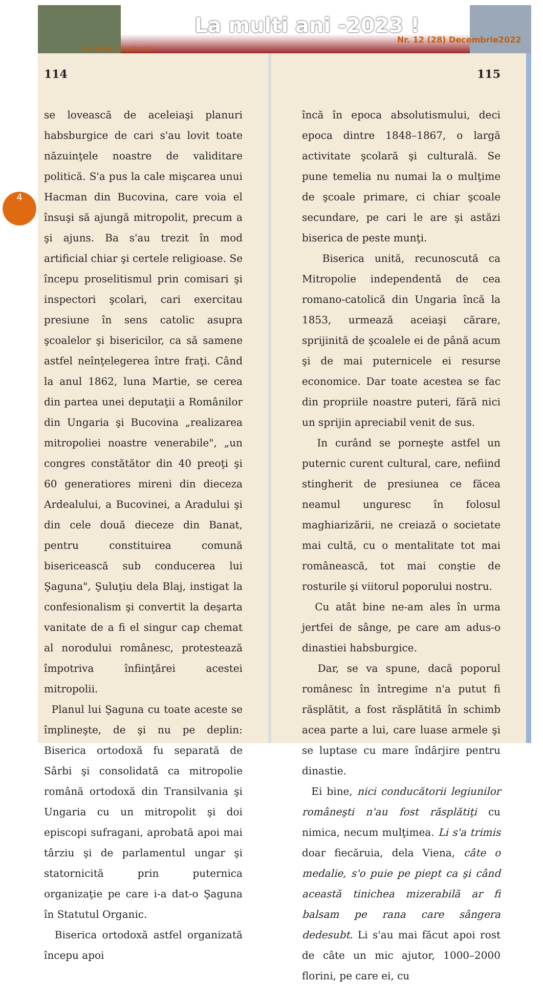La multi ani -2023 !
Nr. 12 (28) Decembrie2022
Cetatea Cavalerilor
4
114
se lovească de aceleiaşi planuri habsburgice de cari s'au lovit toate năzuinţele noastre de validitare politică. S'a pus la cale mişcarea unui Hacman din Bucovina, care voia el însuşi să ajungă mitropolit, precum a şi ajuns. Ba s'au trezit în mod artificial chiar şi certele religioase. Se începu proselitismul prin comisari şi inspectori şcolari, cari exercitau presiune în sens catolic asupra şcoalelor şi bisericilor, ca să samene astfel neînţelegerea între fraţi. Când la anul 1862, luna Martie, se cerea din partea unei deputaţii a Românilor din Ungaria şi Bucovina „realizarea mitropoliei noastre venerabile", „un congres constătător din 40 preoţi şi 60 generatiores mireni din dieceza Ardealului, a Bucovinei, a Aradului şi din cele două dieceze din Banat, pentru constituirea comună bisericească sub conducerea lui Şaguna", Şuluţiu dela Blaj, instigat la confesionalism şi convertit la deşarta vanitate de a fi el singur cap chemat al norodului românesc, protestează împotriva înfiinţărei acestei mitropolii.
Planul lui Şaguna cu toate aceste se împlineşte, de şi nu pe deplin: Biserica ortodoxă fu separată de Sârbi şi consolidată ca mitropolie română ortodoxă din Transilvania şi Ungaria cu un mitropolit şi doi episcopi sufragani, aprobată apoi mai târziu şi de parlamentul ungar şi statornicită prin puternica organizaţie pe care i-a dat-o Şaguna în Statutul Organic.
Biserica ortodoxă astfel organizată începu apoi
115
încă în epoca absolutismului, deci epoca dintre 1848–1867, o largă activitate şcolară şi culturală. Se pune temelia nu numai la o mulţime de şcoale primare, ci chiar şcoale secundare, pe cari le are şi astăzi biserica de peste munţi.
Biserica unită, recunoscută ca Mitropolie independentă de cea romano-catolică din Ungaria încă la 1853, urmează aceiaşi cărare, sprijinită de şcoalele ei de până acum şi de mai puternicele ei resurse economice. Dar toate acestea se fac din propriile noastre puteri, fără nici un sprijin apreciabil venit de sus.
In curând se porneşte astfel un puternic curent cultural, care, nefiind stingherit de presiunea ce făcea neamul unguresc în folosul maghiarizării, ne creiază o societate mai cultă, cu o mentalitate tot mai românească, tot mai conştie de rosturile şi viitorul poporului nostru.
Cu atât bine ne-am ales în urma jertfei de sânge, pe care am adus-o dinastiei habsburgice.
Dar, se va spune, dacă poporul românesc în întregime n'a putut fi răsplătit, a fost răsplătită în schimb acea parte a lui, care luase armele şi se luptase cu mare îndârjire pentru dinastie.
Ei bine, nici conducătorii legiunilor româneşti n'au fost răsplătiţi cu nimica, necum mulţimea. Li s'a trimis doar fiecăruia, dela Viena, câte o medalie, s'o puie pe piept ca şi când această tinichea mizerabilă ar fi balsam pe rana care sângera dedesubt. Li s'au mai făcut apoi rost de câte un mic ajutor, 1000–2000 florini, pe care ei, cu